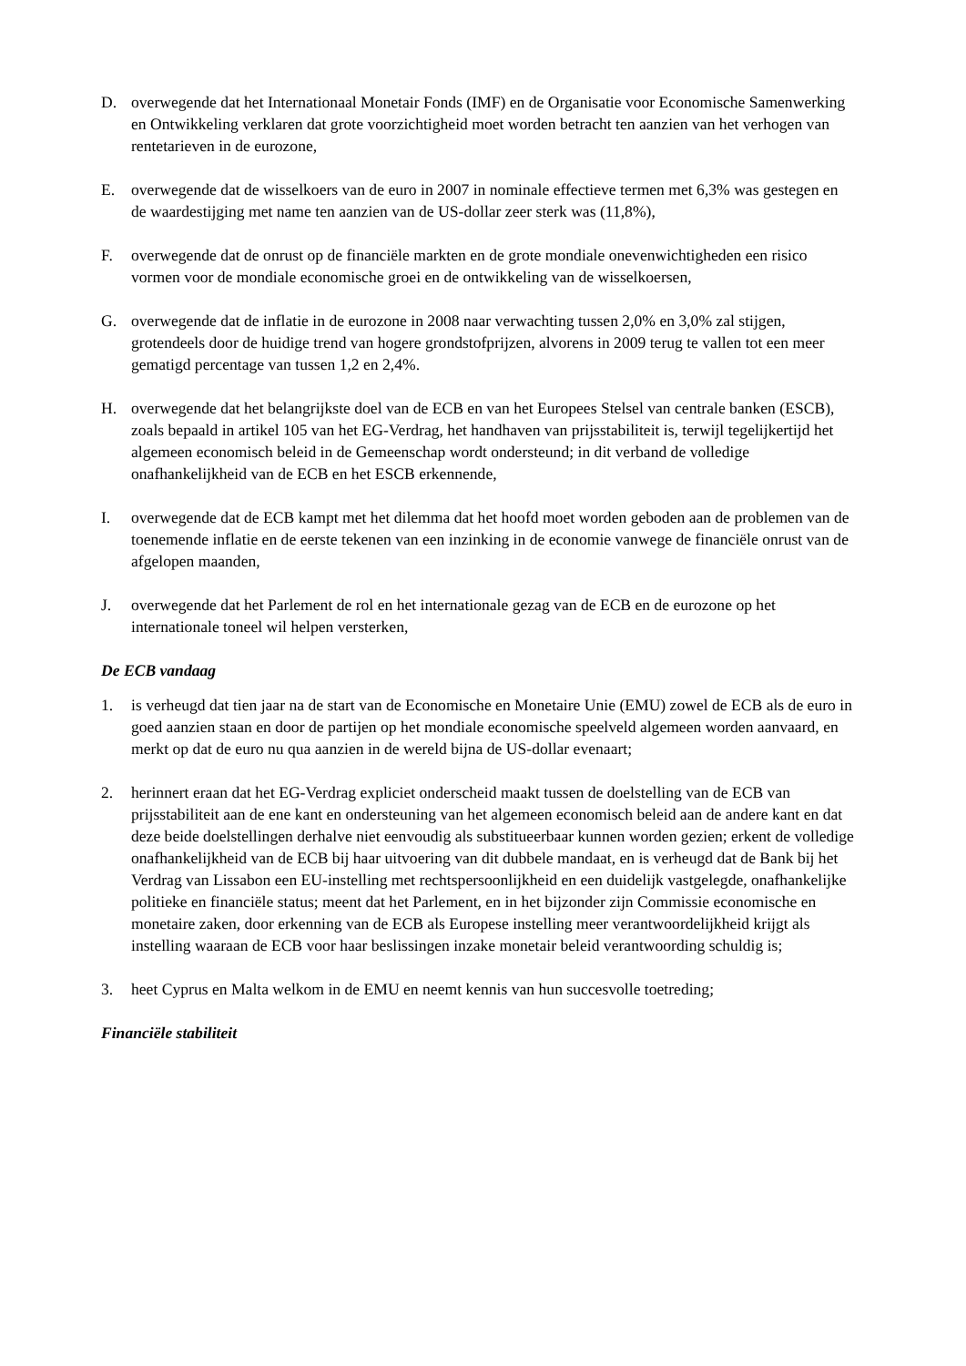D. overwegende dat het Internationaal Monetair Fonds (IMF) en de Organisatie voor Economische Samenwerking en Ontwikkeling verklaren dat grote voorzichtigheid moet worden betracht ten aanzien van het verhogen van rentetarieven in de eurozone,
E. overwegende dat de wisselkoers van de euro in 2007 in nominale effectieve termen met 6,3% was gestegen en de waardestijging met name ten aanzien van de US-dollar zeer sterk was (11,8%),
F. overwegende dat de onrust op de financiële markten en de grote mondiale onevenwichtigheden een risico vormen voor de mondiale economische groei en de ontwikkeling van de wisselkoersen,
G. overwegende dat de inflatie in de eurozone in 2008 naar verwachting tussen 2,0% en 3,0% zal stijgen, grotendeels door de huidige trend van hogere grondstofprijzen, alvorens in 2009 terug te vallen tot een meer gematigd percentage van tussen 1,2 en 2,4%.
H. overwegende dat het belangrijkste doel van de ECB en van het Europees Stelsel van centrale banken (ESCB), zoals bepaald in artikel 105 van het EG-Verdrag, het handhaven van prijsstabiliteit is, terwijl tegelijkertijd het algemeen economisch beleid in de Gemeenschap wordt ondersteund; in dit verband de volledige onafhankelijkheid van de ECB en het ESCB erkennende,
I. overwegende dat de ECB kampt met het dilemma dat het hoofd moet worden geboden aan de problemen van de toenemende inflatie en de eerste tekenen van een inzinking in de economie vanwege de financiële onrust van de afgelopen maanden,
J. overwegende dat het Parlement de rol en het internationale gezag van de ECB en de eurozone op het internationale toneel wil helpen versterken,
De ECB vandaag
1. is verheugd dat tien jaar na de start van de Economische en Monetaire Unie (EMU) zowel de ECB als de euro in goed aanzien staan en door de partijen op het mondiale economische speelveld algemeen worden aanvaard, en merkt op dat de euro nu qua aanzien in de wereld bijna de US-dollar evenaart;
2. herinnert eraan dat het EG-Verdrag expliciet onderscheid maakt tussen de doelstelling van de ECB van prijsstabiliteit aan de ene kant en ondersteuning van het algemeen economisch beleid aan de andere kant en dat deze beide doelstellingen derhalve niet eenvoudig als substitueerbaar kunnen worden gezien; erkent de volledige onafhankelijkheid van de ECB bij haar uitvoering van dit dubbele mandaat, en is verheugd dat de Bank bij het Verdrag van Lissabon een EU-instelling met rechtspersoonlijkheid en een duidelijk vastgelegde, onafhankelijke politieke en financiële status; meent dat het Parlement, en in het bijzonder zijn Commissie economische en monetaire zaken, door erkenning van de ECB als Europese instelling meer verantwoordelijkheid krijgt als instelling waaraan de ECB voor haar beslissingen inzake monetair beleid verantwoording schuldig is;
3. heet Cyprus en Malta welkom in de EMU en neemt kennis van hun succesvolle toetreding;
Financiële stabiliteit